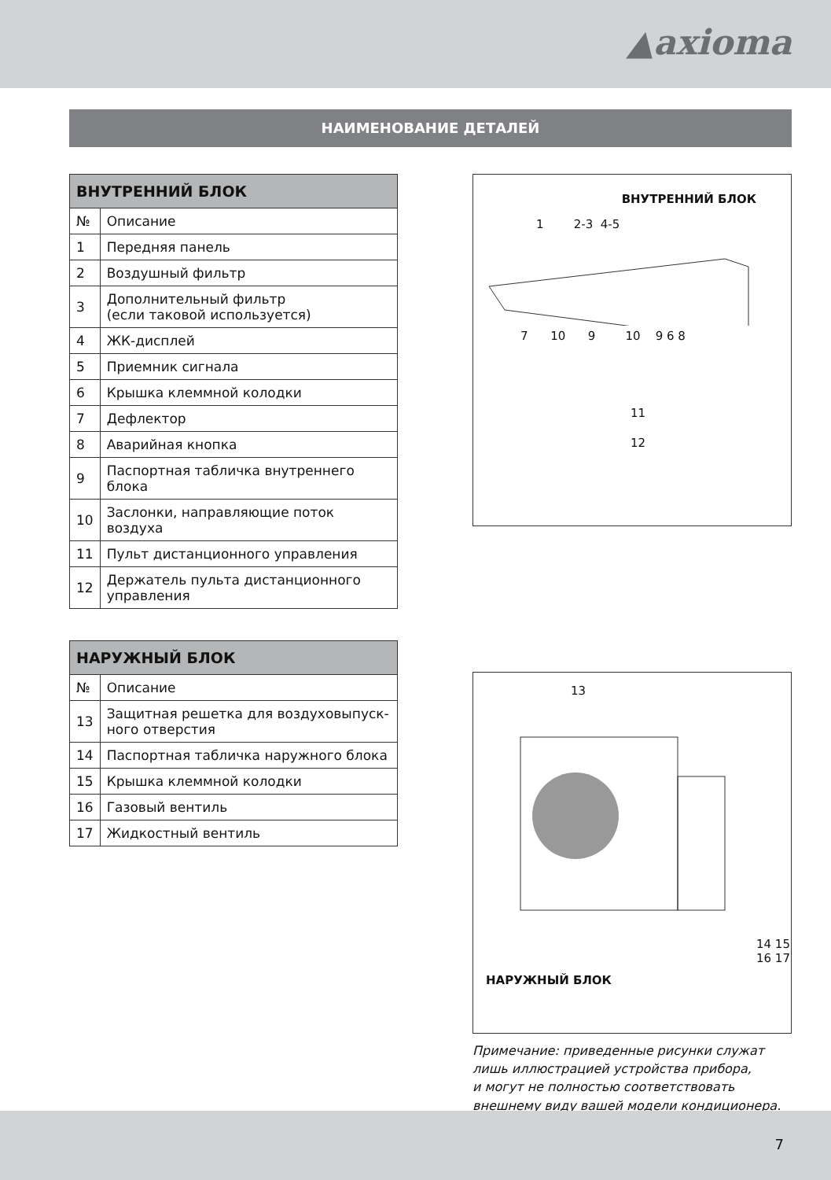▲axioma
НАИМЕНОВАНИЕ ДЕТАЛЕЙ
| ВНУТРЕННИЙ БЛОК | |
| --- | --- |
| № | Описание |
| 1 | Передняя панель |
| 2 | Воздушный фильтр |
| 3 | Дополнительный фильтр (если таковой используется) |
| 4 | ЖК-дисплей |
| 5 | Приемник сигнала |
| 6 | Крышка клеммной колодки |
| 7 | Дефлектор |
| 8 | Аварийная кнопка |
| 9 | Паспортная табличка внутреннего блока |
| 10 | Заслонки, направляющие поток воздуха |
| 11 | Пульт дистанционного управления |
| 12 | Держатель пульта дистанционного управления |
ВНУТРЕННИЙ БЛОК
1 2-3 4-5
7 10 9 10 9 6 8
11
12
| НАРУЖНЫЙ БЛОК | |
| --- | --- |
| № | Описание |
| 13 | Защитная решетка для воздуховыпуск-ного отверстия |
| 14 | Паспортная табличка наружного блока |
| 15 | Крышка клеммной колодки |
| 16 | Газовый вентиль |
| 17 | Жидкостный вентиль |
13
14 15 16 17
НАРУЖНЫЙ БЛОК
Примечание: приведенные рисунки служат
лишь иллюстрацией устройства прибора,
и могут не полностью соответствовать
внешнему виду вашей модели кондиционера.
7